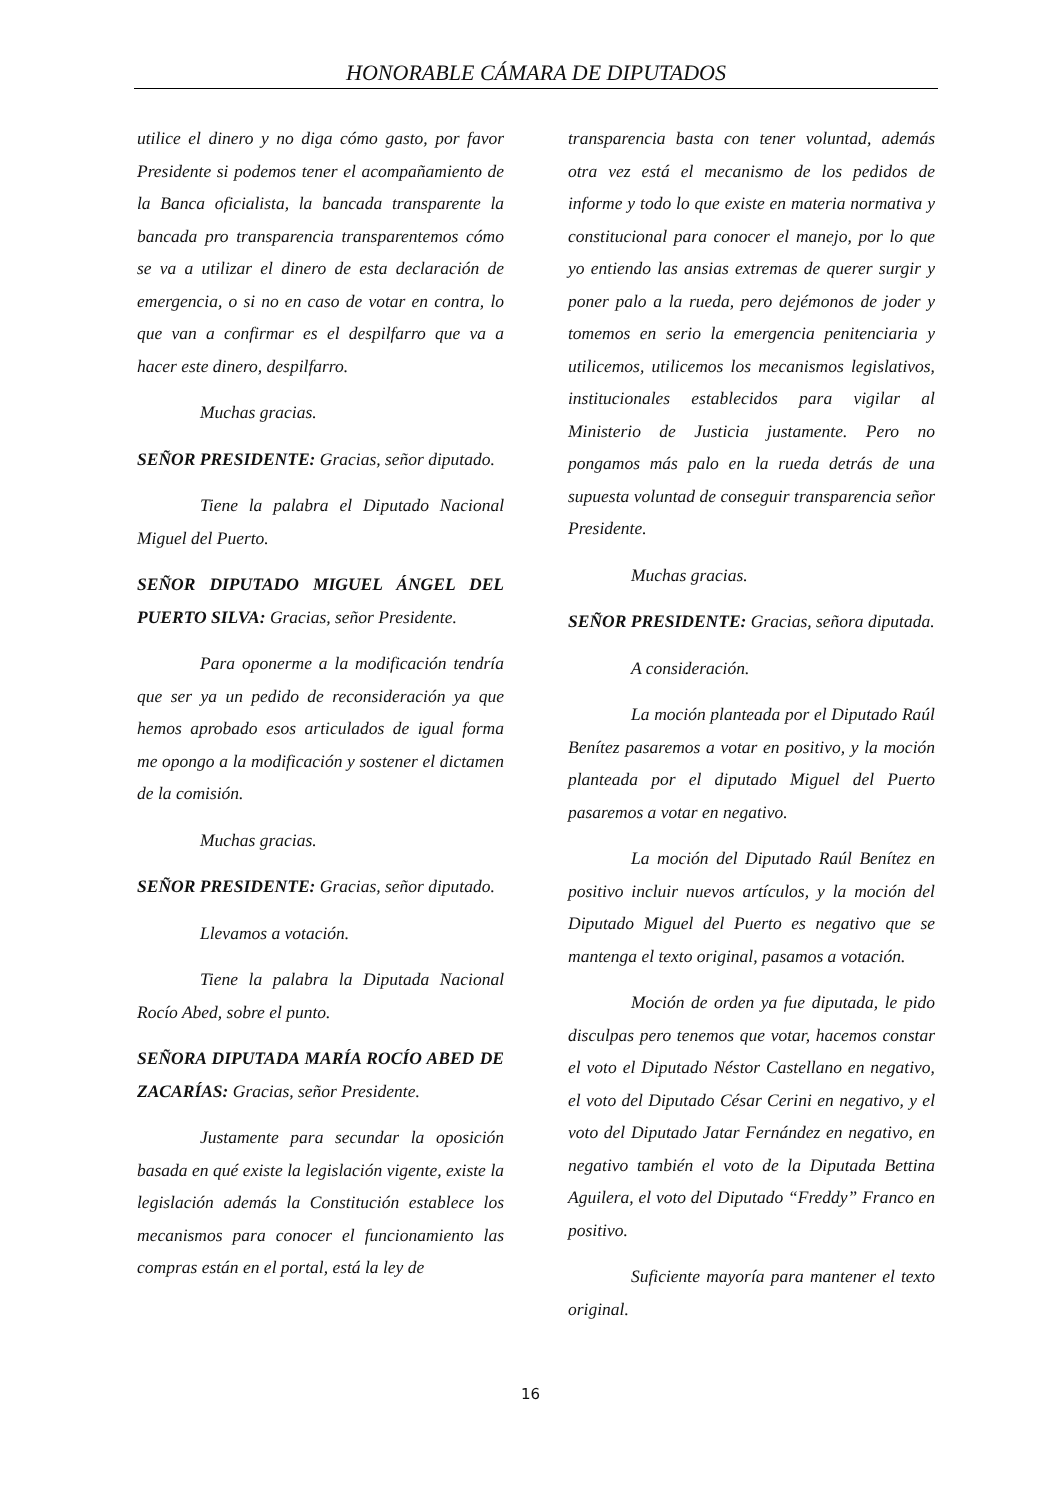HONORABLE CÁMARA DE DIPUTADOS
utilice el dinero y no diga cómo gasto, por favor Presidente si podemos tener el acompañamiento de la Banca oficialista, la bancada transparente la bancada pro transparencia transparentemos cómo se va a utilizar el dinero de esta declaración de emergencia, o si no en caso de votar en contra, lo que van a confirmar es el despilfarro que va a hacer este dinero, despilfarro.
Muchas gracias.
SEÑOR PRESIDENTE: Gracias, señor diputado.
Tiene la palabra el Diputado Nacional Miguel del Puerto.
SEÑOR DIPUTADO MIGUEL ÁNGEL DEL PUERTO SILVA: Gracias, señor Presidente.
Para oponerme a la modificación tendría que ser ya un pedido de reconsideración ya que hemos aprobado esos articulados de igual forma me opongo a la modificación y sostener el dictamen de la comisión.
Muchas gracias.
SEÑOR PRESIDENTE: Gracias, señor diputado.
Llevamos a votación.
Tiene la palabra la Diputada Nacional Rocío Abed, sobre el punto.
SEÑORA DIPUTADA MARÍA ROCÍO ABED DE ZACARÍAS: Gracias, señor Presidente.
Justamente para secundar la oposición basada en qué existe la legislación vigente, existe la legislación además la Constitución establece los mecanismos para conocer el funcionamiento las compras están en el portal, está la ley de
transparencia basta con tener voluntad, además otra vez está el mecanismo de los pedidos de informe y todo lo que existe en materia normativa y constitucional para conocer el manejo, por lo que yo entiendo las ansias extremas de querer surgir y poner palo a la rueda, pero dejémonos de joder y tomemos en serio la emergencia penitenciaria y utilicemos, utilicemos los mecanismos legislativos, institucionales establecidos para vigilar al Ministerio de Justicia justamente. Pero no pongamos más palo en la rueda detrás de una supuesta voluntad de conseguir transparencia señor Presidente.
Muchas gracias.
SEÑOR PRESIDENTE: Gracias, señora diputada.
A consideración.
La moción planteada por el Diputado Raúl Benítez pasaremos a votar en positivo, y la moción planteada por el diputado Miguel del Puerto pasaremos a votar en negativo.
La moción del Diputado Raúl Benítez en positivo incluir nuevos artículos, y la moción del Diputado Miguel del Puerto es negativo que se mantenga el texto original, pasamos a votación.
Moción de orden ya fue diputada, le pido disculpas pero tenemos que votar, hacemos constar el voto el Diputado Néstor Castellano en negativo, el voto del Diputado César Cerini en negativo, y el voto del Diputado Jatar Fernández en negativo, en negativo también el voto de la Diputada Bettina Aguilera, el voto del Diputado “Freddy” Franco en positivo.
Suficiente mayoría para mantener el texto original.
16